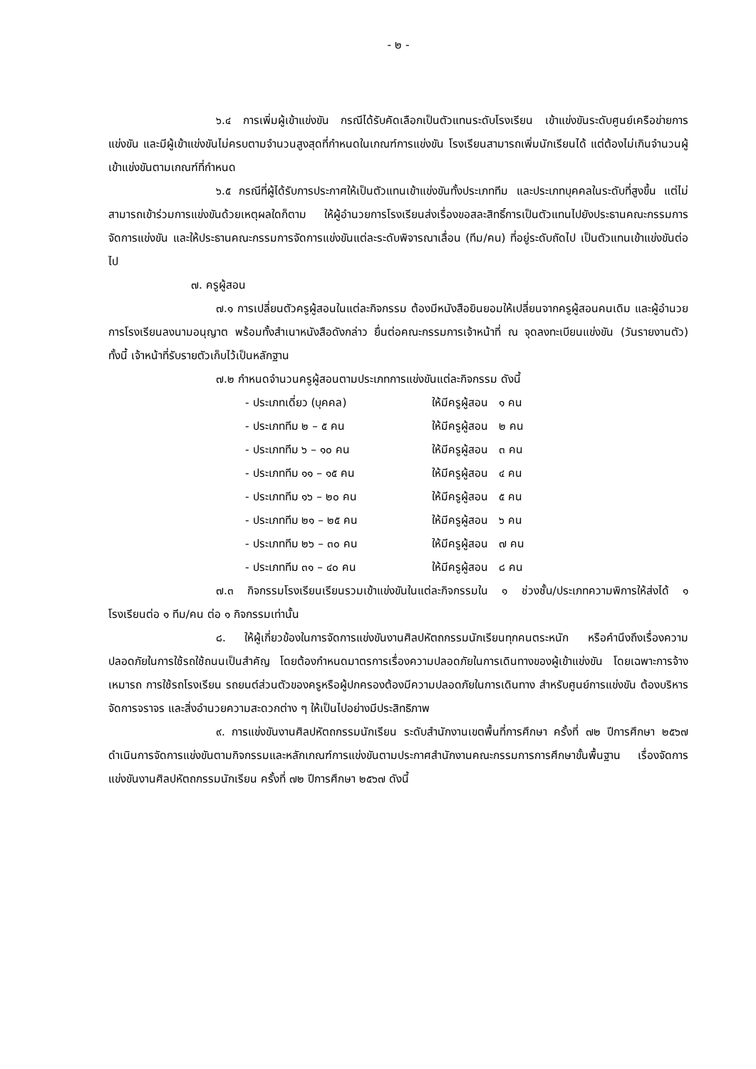- ๒ -
๖.๔ การเพิ่มผู้เข้าแข่งขัน กรณีได้รับคัดเลือกเป็นตัวแทนระดับโรงเรียน เข้าแข่งขันระดับศูนย์เครือข่ายการแข่งขัน และมีผู้เข้าแข่งขันไม่ครบตามจำนวนสูงสุดที่กำหนดในเกณฑ์การแข่งขัน โรงเรียนสามารถเพิ่มนักเรียนได้ แต่ต้องไม่เกินจำนวนผู้เข้าแข่งขันตามเกณฑ์ที่กำหนด
๖.๕ กรณีที่ผู้ได้รับการประกาศให้เป็นตัวแทนเข้าแข่งขันทั้งประเภททีม และประเภทบุคคลในระดับที่สูงขึ้น แต่ไม่สามารถเข้าร่วมการแข่งขันด้วยเหตุผลใดก็ตาม ให้ผู้อำนวยการโรงเรียนส่งเรื่องขอสละสิทธิ์การเป็นตัวแทนไปยังประธานคณะกรรมการจัดการแข่งขัน และให้ประธานคณะกรรมการจัดการแข่งขันแต่ละระดับพิจารณาเลื่อน (ทีม/คน) ที่อยู่ระดับถัดไป เป็นตัวแทนเข้าแข่งขันต่อไป
๗. ครูผู้สอน
๗.๑ การเปลี่ยนตัวครูผู้สอนในแต่ละกิจกรรม ต้องมีหนังสือยินยอมให้เปลี่ยนจากครูผู้สอนคนเดิม และผู้อำนวยการโรงเรียนลงนามอนุญาต พร้อมทั้งสำเนาหนังสือดังกล่าว ยื่นต่อคณะกรรมการเจ้าหน้าที่ ณ จุดลงทะเบียนแข่งขัน (วันรายงานตัว) ทั้งนี้ เจ้าหน้าที่รับรายตัวเก็บไว้เป็นหลักฐาน
๗.๒ กำหนดจำนวนครูผู้สอนตามประเภทการแข่งขันแต่ละกิจกรรม ดังนี้
- ประเภทเดี่ยว (บุคคล) ให้มีครูผู้สอน ๑ คน
- ประเภททีม ๒ – ๕ คน ให้มีครูผู้สอน ๒ คน
- ประเภททีม ๖ – ๑๐ คน ให้มีครูผู้สอน ๓ คน
- ประเภททีม ๑๑ – ๑๕ คน ให้มีครูผู้สอน ๔ คน
- ประเภททีม ๑๖ – ๒๐ คน ให้มีครูผู้สอน ๕ คน
- ประเภททีม ๒๑ – ๒๕ คน ให้มีครูผู้สอน ๖ คน
- ประเภททีม ๒๖ – ๓๐ คน ให้มีครูผู้สอน ๗ คน
- ประเภททีม ๓๑ – ๔๐ คน ให้มีครูผู้สอน ๘ คน
๗.๓ กิจกรรมโรงเรียนเรียนรวมเข้าแข่งขันในแต่ละกิจกรรมใน ๑ ช่วงชั้น/ประเภทความพิการให้ส่งได้ ๑ โรงเรียนต่อ ๑ ทีม/คน ต่อ ๑ กิจกรรมเท่านั้น
๘. ให้ผู้เกี่ยวข้องในการจัดการแข่งขันงานศิลปหัตถกรรมนักเรียนทุกคนตระหนัก หรือคำนึงถึงเรื่องความปลอดภัยในการใช้รถใช้ถนนเป็นสำคัญ โดยต้องกำหนดมาตรการเรื่องความปลอดภัยในการเดินทางของผู้เข้าแข่งขัน โดยเฉพาะการจ้างเหมารถ การใช้รถโรงเรียน รถยนต์ส่วนตัวของครูหรือผู้ปกครองต้องมีความปลอดภัยในการเดินทาง สำหรับศูนย์การแข่งขัน ต้องบริหารจัดการจราจร และสิ่งอำนวยความสะดวกต่าง ๆ ให้เป็นไปอย่างมีประสิทธิภาพ
๙. การแข่งขันงานศิลปหัตถกรรมนักเรียน ระดับสำนักงานเขตพื้นที่การศึกษา ครั้งที่ ๗๒ ปีการศึกษา ๒๕๖๗ ดำเนินการจัดการแข่งขันตามกิจกรรมและหลักเกณฑ์การแข่งขันตามประกาศสำนักงานคณะกรรมการการศึกษาขั้นพื้นฐาน เรื่องจัดการแข่งขันงานศิลปหัตถกรรมนักเรียน ครั้งที่ ๗๒ ปีการศึกษา ๒๕๖๗ ดังนี้